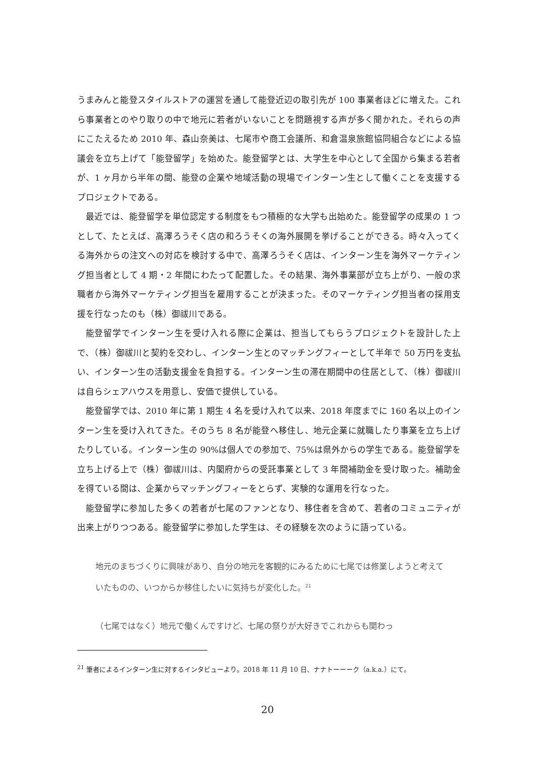うまみんと能登スタイルストアの運営を通して能登近辺の取引先が 100 事業者ほどに増えた。これら事業者とのやり取りの中で地元に若者がいないことを問題視する声が多く聞かれた。それらの声にこたえるため 2010 年、森山奈美は、七尾市や商工会議所、和倉温泉旅館協同組合などによる協議会を立ち上げて「能登留学」を始めた。能登留学とは、大学生を中心として全国から集まる若者が、1 ヶ月から半年の間、能登の企業や地域活動の現場でインターン生として働くことを支援するプロジェクトである。
最近では、能登留学を単位認定する制度をもつ積極的な大学も出始めた。能登留学の成果の 1 つとして、たとえば、高澤ろうそく店の和ろうそくの海外展開を挙げることができる。時々入ってくる海外からの注文への対応を検討する中で、高澤ろうそく店は、インターン生を海外マーケティング担当者として 4 期・2 年間にわたって配置した。その結果、海外事業部が立ち上がり、一般の求職者から海外マーケティング担当を雇用することが決まった。そのマーケティング担当者の採用支援を行なったのも（株）御祓川である。
能登留学でインターン生を受け入れる際に企業は、担当してもらうプロジェクトを設計した上で、（株）御祓川と契約を交わし、インターン生とのマッチングフィーとして半年で 50 万円を支払い、インターン生の活動支援金を負担する。インターン生の滞在期間中の住居として、（株）御祓川は自らシェアハウスを用意し、安価で提供している。
能登留学では、2010 年に第 1 期生 4 名を受け入れて以来、2018 年度までに 160 名以上のインターン生を受け入れてきた。そのうち 8 名が能登へ移住し、地元企業に就職したり事業を立ち上げたりしている。インターン生の 90%は個人での参加で、75%は県外からの学生である。能登留学を立ち上げる上で（株）御祓川は、内閣府からの受託事業として 3 年間補助金を受け取った。補助金を得ている間は、企業からマッチングフィーをとらず、実験的な運用を行なった。
能登留学に参加した多くの若者が七尾のファンとなり、移住者を含めて、若者のコミュニティが出来上がりつつある。能登留学に参加した学生は、その経験を次のように語っている。
地元のまちづくりに興味があり、自分の地元を客観的にみるために七尾では修業しようと考えていたものの、いつからか移住したいに気持ちが変化した。<sup>21</sup>
（七尾ではなく）地元で働くんですけど、七尾の祭りが大好きでこれからも関わっ
<sup>21</sup> 筆者によるインターン生に対するインタビューより。2018 年 11 月 10 日、ナナトーーーク（a.k.a.）にて。
20